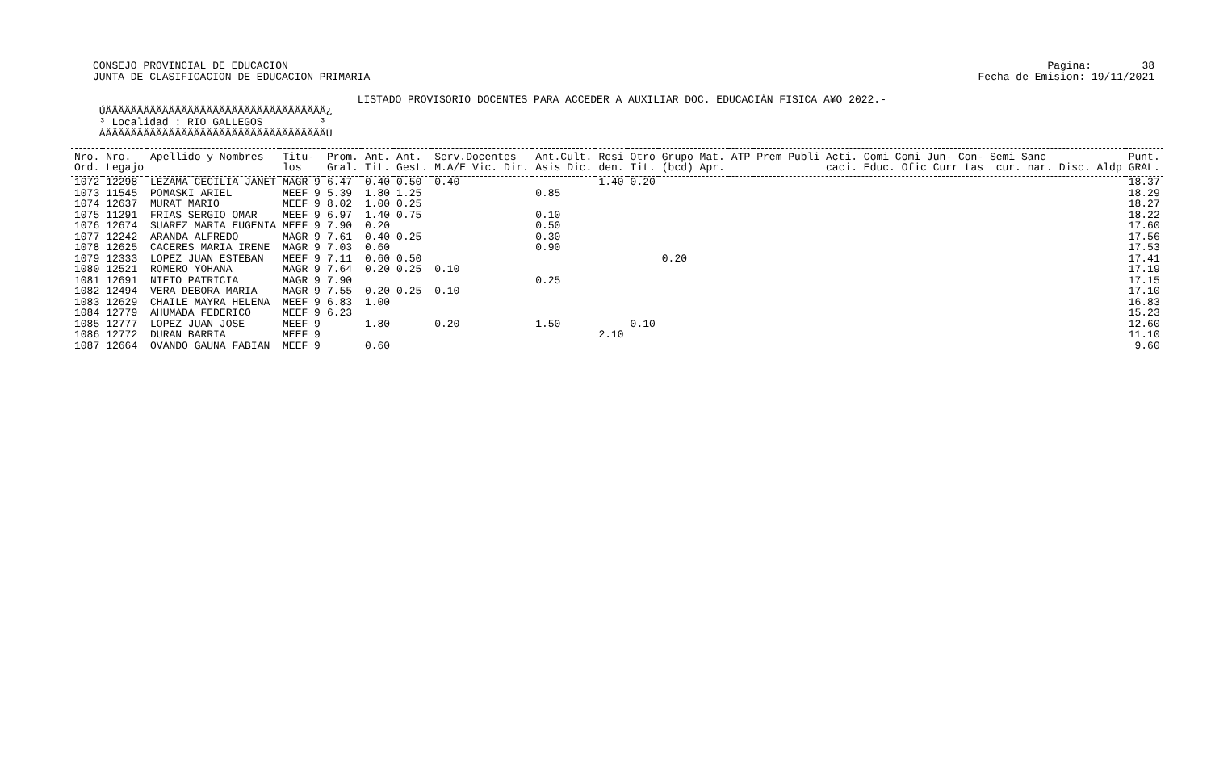CONSEJO PROVINCIAL DE EDUCACION JUNTA DE CLASIFICACION DE EDUCACION PRIMARIA
Pagina: 38 Fecha de Emision: 19/11/2021
LISTADO PROVISORIO DOCENTES PARA ACCEDER A AUXILIAR DOC. EDUCACIÀN FISICA A¥O 2022.- ÚÄÄÄÄÄÄÄÄÄÄÄÄÄÄÄÄÄÄÄÄÄÄÄÄÄÄÄÄÄÄÄÄÄÄÄ¿ ³ Localidad : RIO GALLEGOS ³ ÀÄÄÄÄÄÄÄÄÄÄÄÄÄÄÄÄÄÄÄÄÄÄÄÄÄÄÄÄÄÄÄÄÄÄÄÙ
| Nro. Ord. | Nro. Legajo | Apellido y Nombres | Titu- los | Prom. Gral. | Ant. Tit. | Ant. Gest. | Serv.Docentes M.A/E Vic. Dir. | Ant.Cult. Asis Dic. | Resi den. | Otro Tit. | Grupo Mat. (bcd) Apr. | ATP | Prem Publi Acti. Comi Comi Jun- Con- Semi Sanc caci. Educ. Ofic Curr tas cur. nar. Disc. Aldp | Punt. GRAL. |
| --- | --- | --- | --- | --- | --- | --- | --- | --- | --- | --- | --- | --- | --- | --- |
| 1072 | 12298 | LEZAMA CECILIA JANET | MAGR 9 | 6.47 | 0.40 | 0.50 | 0.40 | | 1.40 | 0.20 | | | | 18.37 |
| 1073 | 11545 | POMASKI ARIEL | MEEF 9 | 5.39 | 1.80 | 1.25 | | 0.85 | | | | | | 18.29 |
| 1074 | 12637 | MURAT MARIO | MEEF 9 | 8.02 | 1.00 | 0.25 | | | | | | | | 18.27 |
| 1075 | 11291 | FRIAS SERGIO OMAR | MEEF 9 | 6.97 | 1.40 | 0.75 | | 0.10 | | | | | | 18.22 |
| 1076 | 12674 | SUAREZ MARIA EUGENIA | MEEF 9 | 7.90 | 0.20 | | | 0.50 | | | | | | 17.60 |
| 1077 | 12242 | ARANDA ALFREDO | MAGR 9 | 7.61 | 0.40 | 0.25 | | 0.30 | | | | | | 17.56 |
| 1078 | 12625 | CACERES MARIA IRENE | MAGR 9 | 7.03 | 0.60 | | | 0.90 | | | | | | 17.53 |
| 1079 | 12333 | LOPEZ JUAN ESTEBAN | MEEF 9 | 7.11 | 0.60 | 0.50 | | | | | 0.20 | | | 17.41 |
| 1080 | 12521 | ROMERO YOHANA | MAGR 9 | 7.64 | 0.20 | 0.25 | 0.10 | | | | | | | 17.19 |
| 1081 | 12691 | NIETO PATRICIA | MAGR 9 | 7.90 | | | | 0.25 | | | | | | 17.15 |
| 1082 | 12494 | VERA DEBORA MARIA | MAGR 9 | 7.55 | 0.20 | 0.25 | 0.10 | | | | | | | 17.10 |
| 1083 | 12629 | CHAILE MAYRA HELENA | MEEF 9 | 6.83 | 1.00 | | | | | | | | | 16.83 |
| 1084 | 12779 | AHUMADA FEDERICO | MEEF 9 | 6.23 | | | | | | | | | | 15.23 |
| 1085 | 12777 | LOPEZ JUAN JOSE | MEEF 9 | | 1.80 | | 0.20 | 1.50 | | 0.10 | | | | 12.60 |
| 1086 | 12772 | DURAN BARRIA | MEEF 9 | | | | | | 2.10 | | | | | 11.10 |
| 1087 | 12664 | OVANDO GAUNA FABIAN | MEEF 9 | | 0.60 | | | | | | | | | 9.60 |